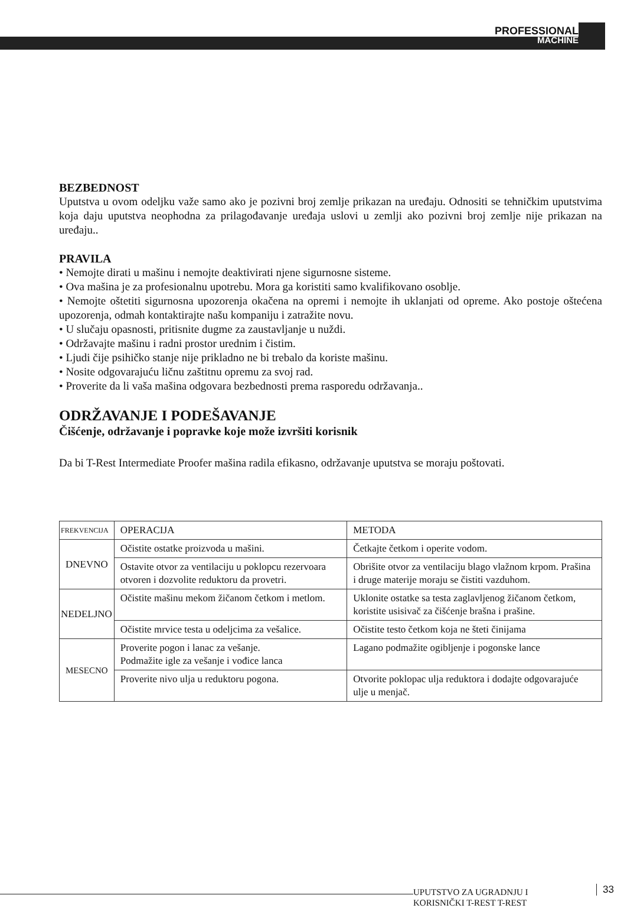PROFESSIONAL
MACHINE
BEZBEDNOST
Uputstva u ovom odeljku važe samo ako je pozivni broj zemlje prikazan na uređaju. Odnositi se tehničkim uputstvima koja daju uputstva neophodna za prilagođavanje uređaja uslovi u zemlji ako pozivni broj zemlje nije prikazan na uređaju..
PRAVILA
• Nemojte dirati u mašinu i nemojte deaktivirati njene sigurnosne sisteme.
• Ova mašina je za profesionalnu upotrebu. Mora ga koristiti samo kvalifikovano osoblje.
• Nemojte oštetiti sigurnosna upozorenja okačena na opremi i nemojte ih uklanjati od opreme. Ako postoje oštećena upozorenja, odmah kontaktirajte našu kompaniju i zatražite novu.
• U slučaju opasnosti, pritisnite dugme za zaustavljanje u nuždi.
• Održavajte mašinu i radni prostor urednim i čistim.
• Ljudi čije psihičko stanje nije prikladno ne bi trebalo da koriste mašinu.
• Nosite odgovarajuću ličnu zaštitnu opremu za svoj rad.
• Proverite da li vaša mašina odgovara bezbednosti prema rasporedu održavanja..
ODRŽAVANJE I PODEŠAVANJE
Čišćenje, održavanje i popravke koje može izvršiti korisnik
Da bi T-Rest Intermediate Proofer mašina radila efikasno, održavanje uputstva se moraju poštovati.
| FREKVENCIJA | OPERACIJA | METODA |
| DNEVNO | Očistite ostatke proizvoda u mašini. | Četkajte četkom i operite vodom. |
| | Ostavite otvor za ventilaciju u poklopcu rezervoara otvoren i dozvolite reduktoru da provetri. | Obrišite otvor za ventilaciju blago vlažnom krpom. Prašina i druge materije moraju se čistiti vazduhom. |
| NEDELJNO | Očistite mašinu mekom žičanom četkom i metlom. | Uklonite ostatke sa testa zaglavljenog žičanom četkom, koristite usisivač za čišćenje brašna i prašine. |
| | Očistite mrvice testa u odeljcima za vešalice. | Očistite testo četkom koja ne šteti činijama |
| MESECNO | Proverite pogon i lanac za vešanje. Podmažite igle za vešanje i vođice lanca | Lagano podmažite ogibljenje i pogonske lance |
| | Proverite nivo ulja u reduktoru pogona. | Otvorite poklopac ulja reduktora i dodajte odgovarajuće ulje u menjač. |
UPUTSTVO ZA UGRADNJU I
KORISNIČKI T-REST T-REST
33